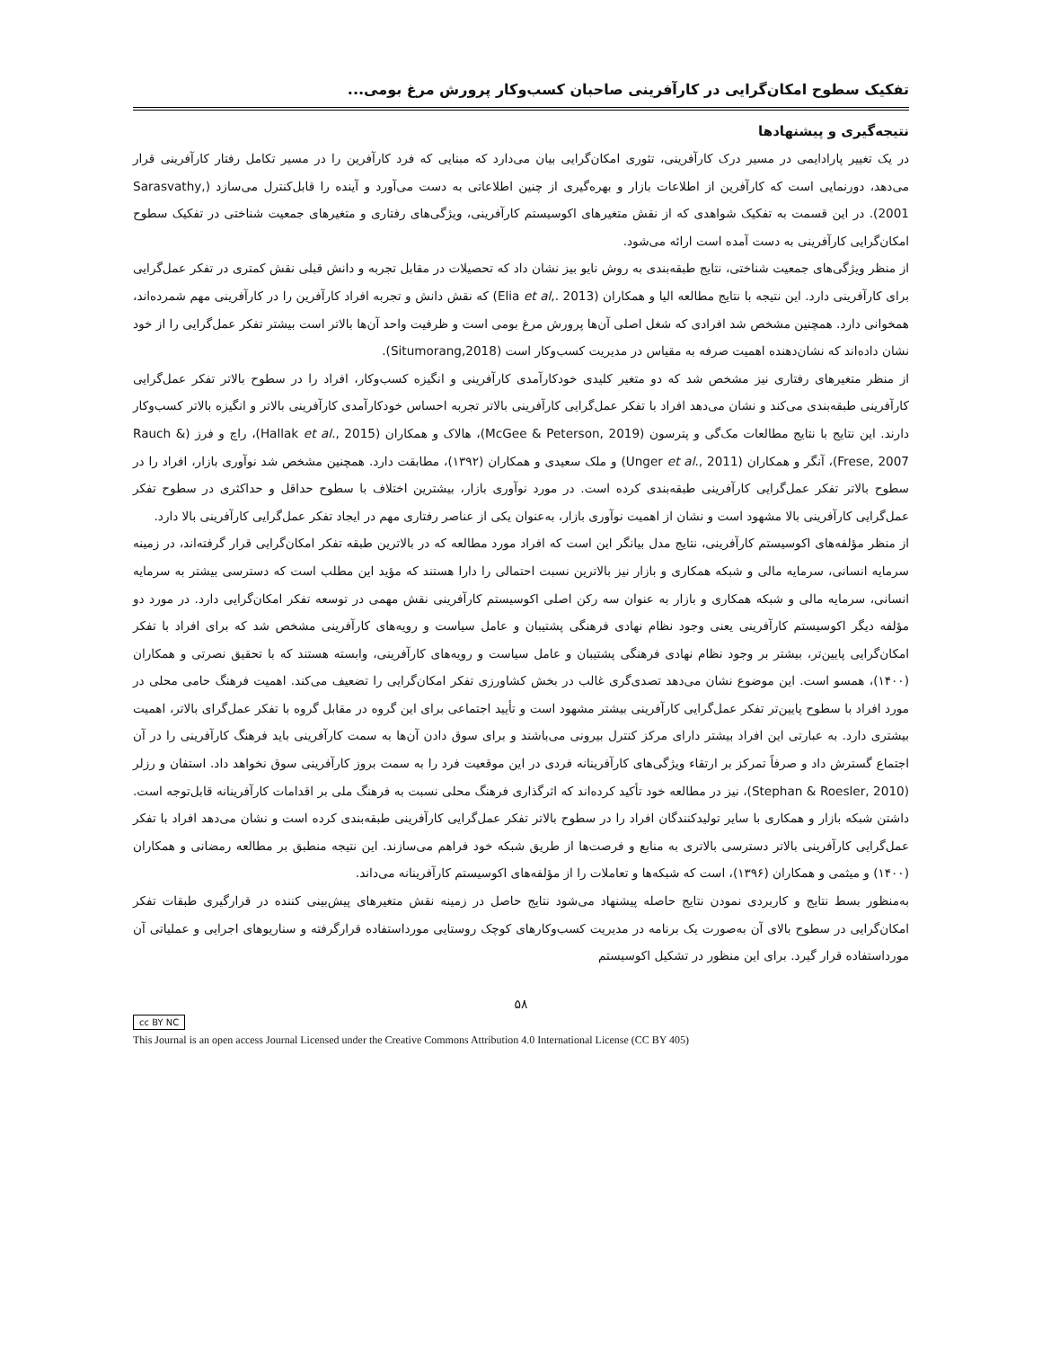تفکیک سطوح امکان‌گرایی در کارآفرینی صاحبان کسب‌وکار پرورش مرغ بومی...
نتیجه‌گیری و پیشنهادها
در یک تغییر پارادایمی در مسیر درک کارآفرینی، تئوری امکان‌گرایی بیان می‌دارد که مبنایی که فرد کارآفرین را در مسیر تکامل رفتار کارآفرینی قرار می‌دهد، دورنمایی است که کارآفرین از اطلاعات بازار و بهره‌گیری از چنین اطلاعاتی به دست می‌آورد و آینده را قابل‌کنترل می‌سازد (Sarasvathy, 2001). در این قسمت به تفکیک شواهدی که از نقش متغیرهای اکوسیستم کارآفرینی، ویژگی‌های رفتاری و متغیرهای جمعیت شناختی در تفکیک سطوح امکان‌گرایی کارآفرینی به دست آمده است ارائه می‌شود.
از منظر ویژگی‌های جمعیت شناختی، نتایج طبقه‌بندی به روش نایو بیز نشان داد که تحصیلات در مقابل تجربه و دانش قبلی نقش کمتری در تفکر عمل‌گرایی برای کارآفرینی دارد. این نتیجه با نتایج مطالعه الیا و همکاران (Elia et al,. 2013) که نقش دانش و تجربه افراد کارآفرین را در کارآفرینی مهم شمرده‌اند، همخوانی دارد. همچنین مشخص شد افرادی که شغل اصلی آن‌ها پرورش مرغ بومی است و ظرفیت واحد آن‌ها بالاتر است بیشتر تفکر عمل‌گرایی را از خود نشان داده‌اند که نشان‌دهنده اهمیت صرفه به مقیاس در مدیریت کسب‌وکار است (Situmorang,2018).
از منظر متغیرهای رفتاری نیز مشخص شد که دو متغیر کلیدی خودکارآمدی کارآفرینی و انگیزه کسب‌وکار، افراد را در سطوح بالاتر تفکر عمل‌گرایی کارآفرینی طبقه‌بندی می‌کند و نشان می‌دهد افراد با تفکر عمل‌گرایی کارآفرینی بالاتر تجربه احساس خودکارآمدی کارآفرینی بالاتر و انگیزه بالاتر کسب‌وکار دارند. این نتایج با نتایج مطالعات مک‌گی و پترسون (McGee & Peterson, 2019)، هالاک و همکاران (Hallak et al., 2015)، راچ و فرز (Rauch & Frese, 2007)، آنگر و همکاران (Unger et al., 2011) و ملک سعیدی و همکاران (۱۳۹۲)، مطابقت دارد. همچنین مشخص شد نوآوری بازار، افراد را در سطوح بالاتر تفکر عمل‌گرایی کارآفرینی طبقه‌بندی کرده است. در مورد نوآوری بازار، بیشترین اختلاف با سطوح حداقل و حداکثری در سطوح تفکر عمل‌گرایی کارآفرینی بالا مشهود است و نشان از اهمیت نوآوری بازار، به‌عنوان یکی از عناصر رفتاری مهم در ایجاد تفکر عمل‌گرایی کارآفرینی بالا دارد.
از منظر مؤلفه‌های اکوسیستم کارآفرینی، نتایج مدل بیانگر این است که افراد مورد مطالعه که در بالاترین طبقه تفکر امکان‌گرایی قرار گرفته‌اند، در زمینه سرمایه انسانی، سرمایه مالی و شبکه همکاری و بازار نیز بالاترین نسبت احتمالی را دارا هستند که مؤید این مطلب است که دسترسی بیشتر به سرمایه انسانی، سرمایه مالی و شبکه همکاری و بازار به عنوان سه رکن اصلی اکوسیستم کارآفرینی نقش مهمی در توسعه تفکر امکان‌گرایی دارد. در مورد دو مؤلفه دیگر اکوسیستم کارآفرینی یعنی وجود نظام نهادی فرهنگی پشتیبان و عامل سیاست و رویه‌های کارآفرینی مشخص شد که برای افراد با تفکر امکان‌گرایی پایین‌تر، بیشتر بر وجود نظام نهادی فرهنگی پشتیبان و عامل سیاست و رویه‌های کارآفرینی، وابسته هستند که با تحقیق نصرتی و همکاران (۱۴۰۰)، همسو است. این موضوع نشان می‌دهد تصدی‌گری غالب در بخش کشاورزی تفکر امکان‌گرایی را تضعیف می‌کند. اهمیت فرهنگ حامی محلی در مورد افراد با سطوح پایین‌تر تفکر عمل‌گرایی کارآفرینی بیشتر مشهود است و تأیید اجتماعی برای این گروه در مقابل گروه با تفکر عمل‌گرای بالاتر، اهمیت بیشتری دارد. به عبارتی این افراد بیشتر دارای مرکز کنترل بیرونی می‌باشند و برای سوق دادن آن‌ها به سمت کارآفرینی باید فرهنگ کارآفرینی را در آن اجتماع گسترش داد و صرفاً تمرکز بر ارتقاء ویژگی‌های کارآفرینانه فردی در این موقعیت فرد را به سمت بروز کارآفرینی سوق نخواهد داد. استفان و رزلر (Stephan & Roesler, 2010)، نیز در مطالعه خود تأکید کرده‌اند که اثرگذاری فرهنگ محلی نسبت به فرهنگ ملی بر اقدامات کارآفرینانه قابل‌توجه است. داشتن شبکه بازار و همکاری با سایر تولیدکنندگان افراد را در سطوح بالاتر تفکر عمل‌گرایی کارآفرینی طبقه‌بندی کرده است و نشان می‌دهد افراد با تفکر عمل‌گرایی کارآفرینی بالاتر دسترسی بالاتری به منابع و فرصت‌ها از طریق شبکه خود فراهم می‌سازند. این نتیجه منطبق بر مطالعه رمضانی و همکاران (۱۴۰۰) و میثمی و همکاران (۱۳۹۶)، است که شبکه‌ها و تعاملات را از مؤلفه‌های اکوسیستم کارآفرینانه می‌داند.
به‌منظور بسط نتایج و کاربردی نمودن نتایج حاصله پیشنهاد می‌شود نتایج حاصل در زمینه نقش متغیرهای پیش‌بینی کننده در قرارگیری طبقات تفکر امکان‌گرایی در سطوح بالای آن به‌صورت یک برنامه در مدیریت کسب‌وکارهای کوچک روستایی مورداستفاده قرارگرفته و سناریوهای اجرایی و عملیاتی آن مورداستفاده قرار گیرد. برای این منظور در تشکیل اکوسیستم
۵۸
cc BY NC
This Journal is an open access Journal Licensed under the Creative Commons Attribution 4.0 International License (CC BY 405)